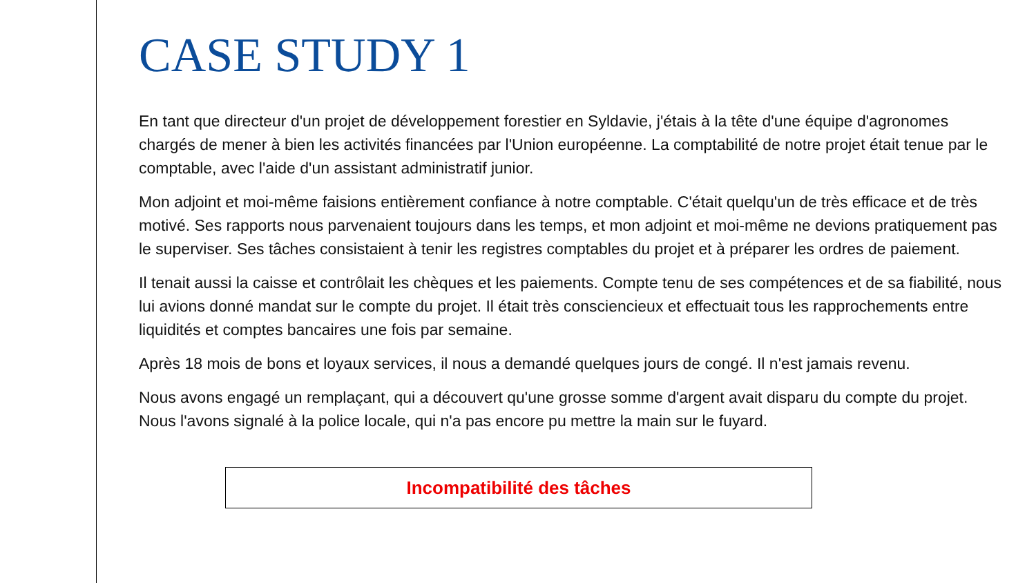CASE STUDY 1
En tant que directeur d'un projet de développement forestier en Syldavie, j'étais à la tête d'une équipe d'agronomes chargés de mener à bien les activités financées par l'Union européenne. La comptabilité de notre projet était tenue par le comptable, avec l'aide d'un assistant administratif junior.
Mon adjoint et moi-même faisions entièrement confiance à notre comptable. C'était quelqu'un de très efficace et de très motivé. Ses rapports nous parvenaient toujours dans les temps, et mon adjoint et moi-même ne devions pratiquement pas le superviser. Ses tâches consistaient à tenir les registres comptables du projet et à préparer les ordres de paiement.
Il tenait aussi la caisse et contrôlait les chèques et les paiements. Compte tenu de ses compétences et de sa fiabilité, nous lui avions donné mandat sur le compte du projet. Il était très consciencieux et effectuait tous les rapprochements entre liquidités et comptes bancaires une fois par semaine.
Après 18 mois de bons et loyaux services, il nous a demandé quelques jours de congé. Il n'est jamais revenu.
Nous avons engagé un remplaçant, qui a découvert qu'une grosse somme d'argent avait disparu du compte du projet. Nous l'avons signalé à la police locale, qui n'a pas encore pu mettre la main sur le fuyard.
Incompatibilité des tâches